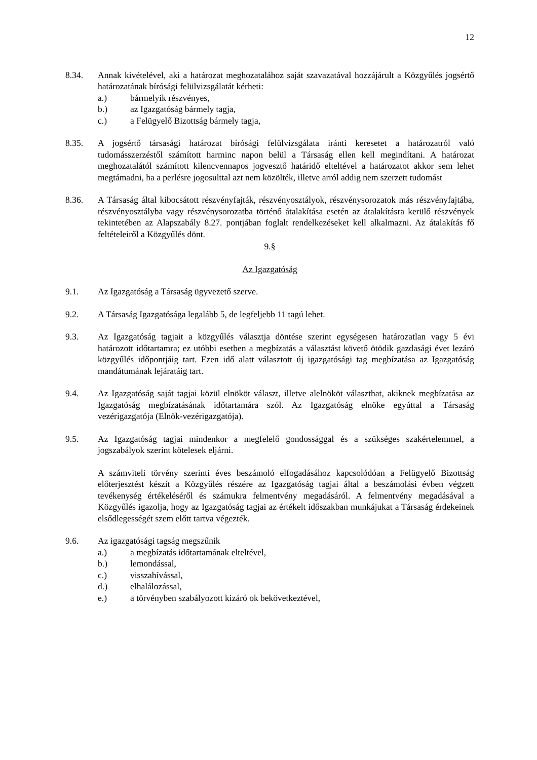12
8.34. Annak kivételével, aki a határozat meghozatalához saját szavazatával hozzájárult a Közgyűlés jogsértő határozatának bírósági felülvizsgálatát kérheti:
a.) bármelyik részvényes,
b.) az Igazgatóság bármely tagja,
c.) a Felügyelő Bizottság bármely tagja,
8.35. A jogsértő társasági határozat bírósági felülvizsgálata iránti keresetet a határozatról való tudomásszerzéstől számított harminc napon belül a Társaság ellen kell megindítani. A határozat meghozatalától számított kilencvennapos jogvesztő határidő elteltével a határozatot akkor sem lehet megtámadni, ha a perlésre jogosulttal azt nem közölték, illetve arról addig nem szerzett tudomást
8.36. A Társaság által kibocsátott részvényfajták, részvényosztályok, részvénysorozatok más részvényfajtába, részvényosztályba vagy részvénysorozatba történő átalakítása esetén az átalakításra kerülő részvények tekintetében az Alapszabály 8.27. pontjában foglalt rendelkezéseket kell alkalmazni. Az átalakítás fő feltételeiről a Közgyűlés dönt.
9.§
Az Igazgatóság
9.1. Az Igazgatóság a Társaság ügyvezető szerve.
9.2. A Társaság Igazgatósága legalább 5, de legfeljebb 11 tagú lehet.
9.3. Az Igazgatóság tagjait a közgyűlés választja döntése szerint egységesen határozatlan vagy 5 évi határozott időtartamra; ez utóbbi esetben a megbízatás a választást követő ötödik gazdasági évet lezáró közgyűlés időpontjáig tart. Ezen idő alatt választott új igazgatósági tag megbízatása az Igazgatóság mandátumának lejáratáig tart.
9.4. Az Igazgatóság saját tagjai közül elnököt választ, illetve alelnököt választhat, akiknek megbízatása az Igazgatóság megbízatásának időtartamára szól. Az Igazgatóság elnöke egyúttal a Társaság vezérigazgatója (Elnök-vezérigazgatója).
9.5. Az Igazgatóság tagjai mindenkor a megfelelő gondossággal és a szükséges szakértelemmel, a jogszabályok szerint kötelesek eljárni.
A számviteli törvény szerinti éves beszámoló elfogadásához kapcsolódóan a Felügyelő Bizottság előterjesztést készít a Közgyűlés részére az Igazgatóság tagjai által a beszámolási évben végzett tevékenység értékeléséről és számukra felmentvény megadásáról. A felmentvény megadásával a Közgyűlés igazolja, hogy az Igazgatóság tagjai az értékelt időszakban munkájukat a Társaság érdekeinek elsődlegességét szem előtt tartva végezték.
9.6. Az igazgatósági tagság megszűnik
a.) a megbízatás időtartamának elteltével,
b.) lemondással,
c.) visszahívással,
d.) elhalálozással,
e.) a törvényben szabályozott kizáró ok bekövetkeztével,